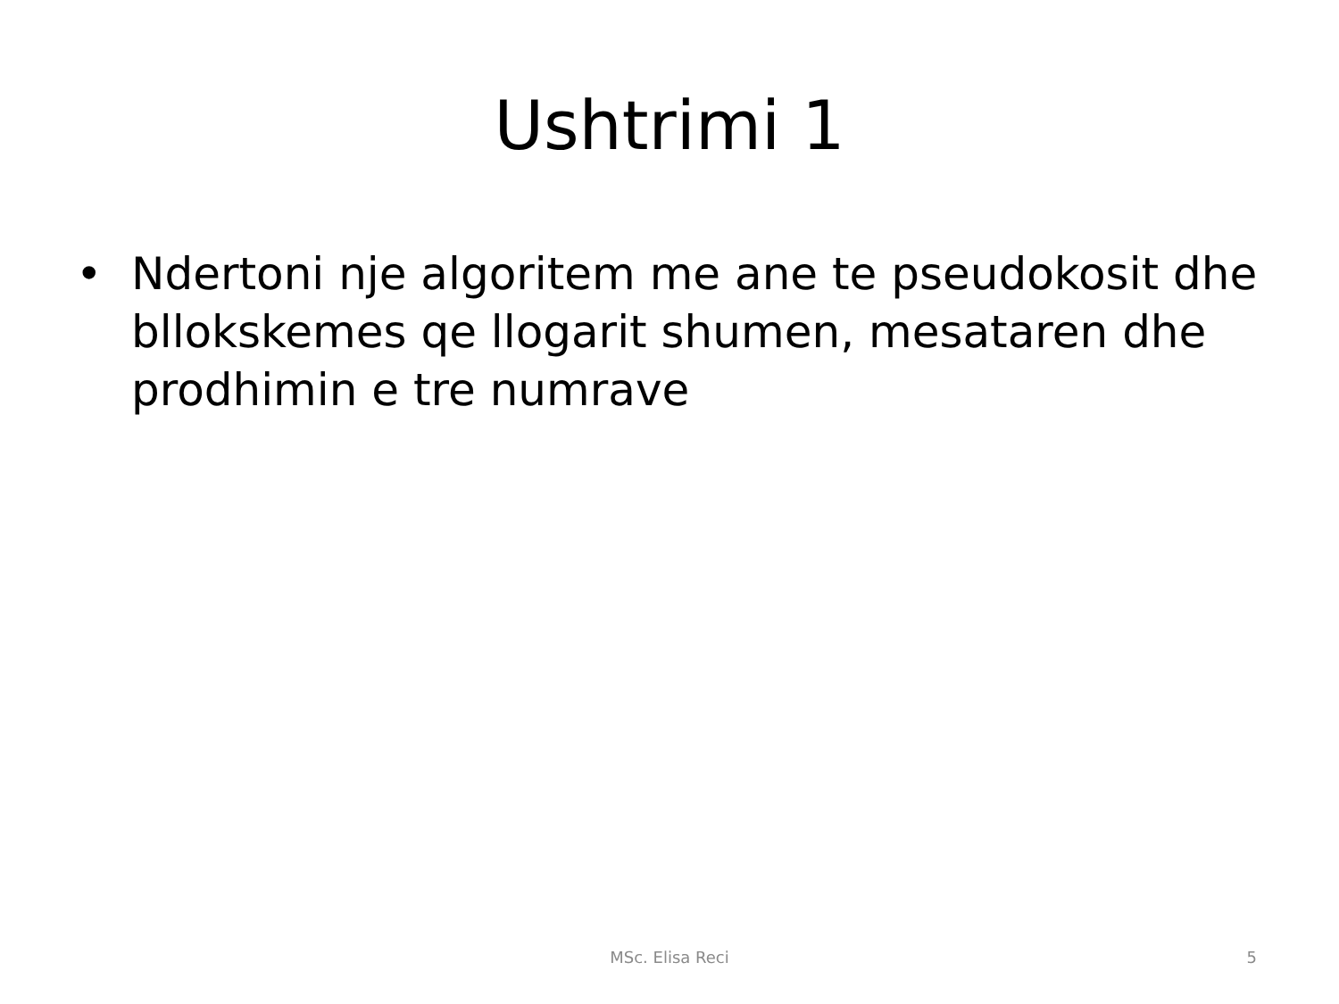Ushtrimi 1
• Ndertoni nje algoritem me ane te pseudokosit dhe bllokskemes qe llogarit shumen, mesataren dhe prodhimin e tre numrave
MSc. Elisa Reci
5